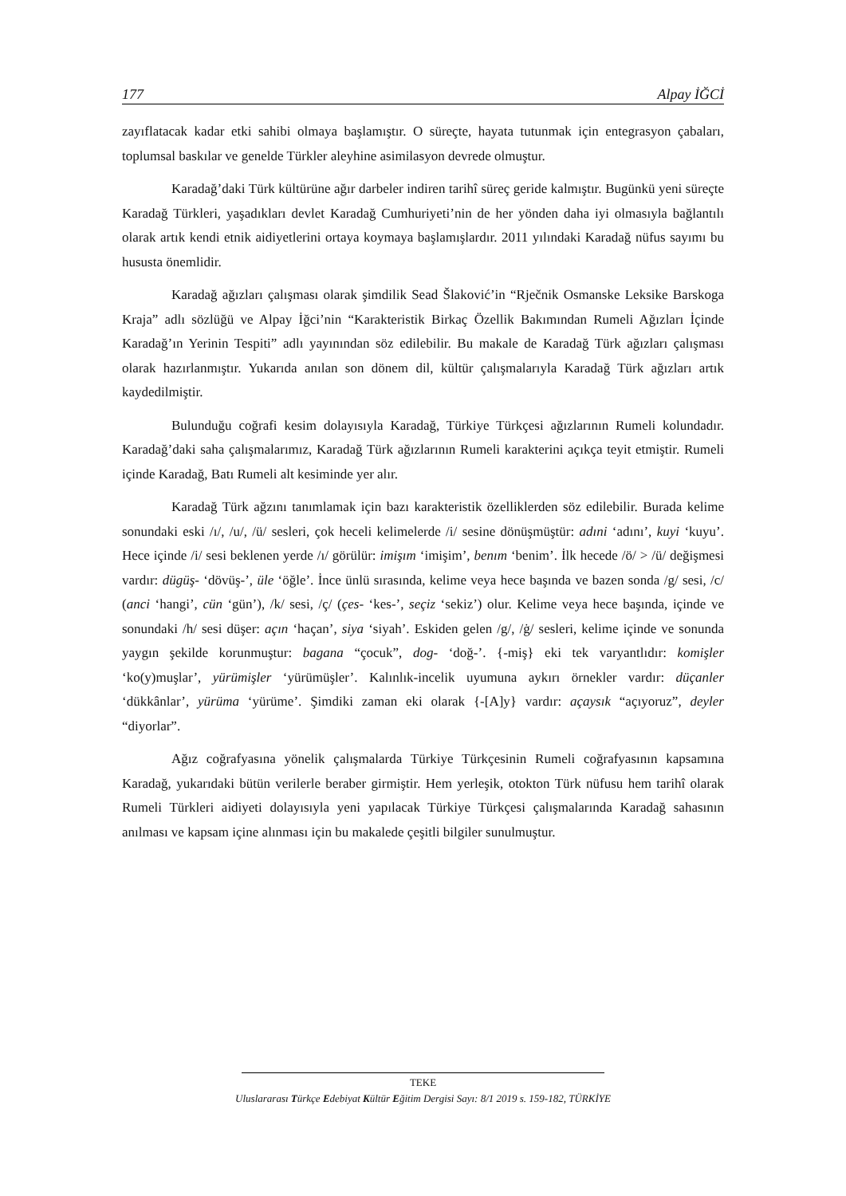177 Alpay İĞCİ
zayıflatacak kadar etki sahibi olmaya başlamıştır. O süreçte, hayata tutunmak için entegrasyon çabaları, toplumsal baskılar ve genelde Türkler aleyhine asimilasyon devrede olmuştur.
Karadağ’daki Türk kültürüne ağır darbeler indiren tarihî süreç geride kalmıştır. Bugünkü yeni süreçte Karadağ Türkleri, yaşadıkları devlet Karadağ Cumhuriyeti’nin de her yönden daha iyi olmasıyla bağlantılı olarak artık kendi etnik aidiyetlerini ortaya koymaya başlamışlardır. 2011 yılındaki Karadağ nüfus sayımı bu hususta önemlidir.
Karadağ ağızları çalışması olarak şimdilik Sead Šlaković’in “Rječnik Osmanske Leksike Barskoga Kraja” adlı sözlüğü ve Alpay İğci’nin “Karakteristik Birkaç Özellik Bakımından Rumeli Ağızları İçinde Karadağ’ın Yerinin Tespiti” adlı yayınından söz edilebilir. Bu makale de Karadağ Türk ağızları çalışması olarak hazırlanmıştır. Yukarıda anılan son dönem dil, kültür çalışmalarıyla Karadağ Türk ağızları artık kaydedilmiştir.
Bulunduğu coğrafi kesim dolayısıyla Karadağ, Türkiye Türkçesi ağızlarının Rumeli kolundadır. Karadağ’daki saha çalışmalarımız, Karadağ Türk ağızlarının Rumeli karakterini açıkça teyit etmiştir. Rumeli içinde Karadağ, Batı Rumeli alt kesiminde yer alır.
Karadağ Türk ağzını tanımlamak için bazı karakteristik özelliklerden söz edilebilir. Burada kelime sonundaki eski /ı/, /u/, /ü/ sesleri, çok heceli kelimelerde /i/ sesine dönüşmüştür: adıni ‘adını’, kuyi ‘kuyu’. Hece içinde /i/ sesi beklenen yerde /ı/ görülür: imişım ‘imişim’, benım ‘benim’. İlk hecede /ö/ > /ü/ değişmesi vardır: dügüş- ‘dövüş-’, üle ‘öğle’. İnce ünlü sırasında, kelime veya hece başında ve bazen sonda /g/ sesi, /c/ (anci ‘hangi’, cün ‘gün’), /k/ sesi, /ç/ (çes- ‘kes-’, seçiz ‘sekiz’) olur. Kelime veya hece başında, içinde ve sonundaki /h/ sesi düşer: açın ‘haçan’, siya ‘siyah’. Eskiden gelen /g/, /ġ/ sesleri, kelime içinde ve sonunda yaygın şekilde korunmuştur: bagana “çocuk”, dog- ‘doğ-’. {-miş} eki tek varyantlıdır: komişler ‘ko(y)muşlar’, yürümişler ‘yürümüşler’. Kalınlık-incelik uyumuna aykırı örnekler vardır: düçanler ‘dükkânlar’, yürüma ‘yürüme’. Şimdiki zaman eki olarak {-[A]y} vardır: açaysık “açıyoruz”, deyler “diyorlar”.
Ağız coğrafyasına yönelik çalışmalarda Türkiye Türkçesinin Rumeli coğrafyasının kapsamına Karadağ, yukarıdaki bütün verilerle beraber girmiştir. Hem yerleşik, otokton Türk nüfusu hem tarihî olarak Rumeli Türkleri aidiyeti dolayısıyla yeni yapılacak Türkiye Türkçesi çalışmalarında Karadağ sahasının anılması ve kapsam içine alınması için bu makalede çeşitli bilgiler sunulmuştur.
TEKE
Uluslararası Türkçe Edebiyat Kültür Eğitim Dergisi Sayı: 8/1 2019 s. 159-182, TÜRKİYE